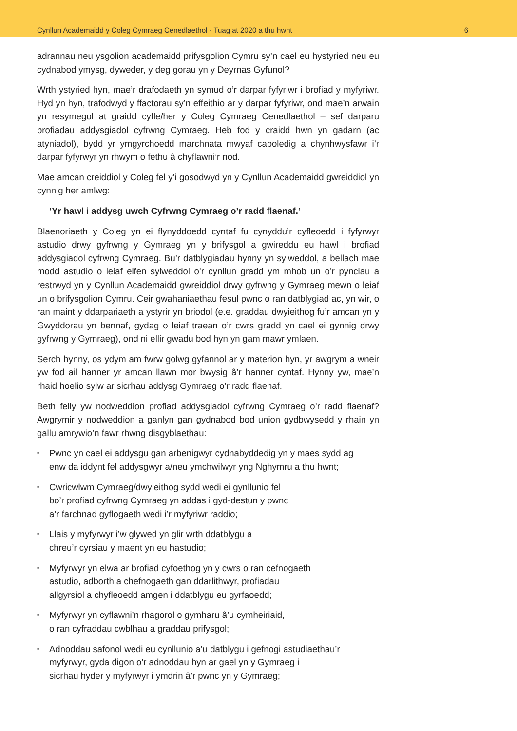Cynllun Academaidd y Coleg Cymraeg Cenedlaethol - Tuag at 2020 a thu hwnt 6
adrannau neu ysgolion academaidd prifysgolion Cymru sy’n cael eu hystyried neu eu cydnabod ymysg, dyweder, y deg gorau yn y Deyrnas Gyfunol?
Wrth ystyried hyn, mae’r drafodaeth yn symud o’r darpar fyfyriwr i brofiad y myfyriwr. Hyd yn hyn, trafodwyd y ffactorau sy’n effeithio ar y darpar fyfyriwr, ond mae’n arwain yn resymegol at graidd cyfle/her y Coleg Cymraeg Cenedlaethol – sef darparu profiadau addysgiadol cyfrwng Cymraeg. Heb fod y craidd hwn yn gadarn (ac atyniadol), bydd yr ymgyrchoedd marchnata mwyaf caboledig a chynhwysfawr i’r darpar fyfyrwyr yn rhwym o fethu â chyflawni’r nod.
Mae amcan creiddiol y Coleg fel y’i gosodwyd yn y Cynllun Academaidd gwreiddiol yn cynnig her amlwg:
‘Yr hawl i addysg uwch Cyfrwng Cymraeg o’r radd flaenaf.’
Blaenoriaeth y Coleg yn ei flynyddoedd cyntaf fu cynyddu’r cyfleoedd i fyfyrwyr astudio drwy gyfrwng y Gymraeg yn y brifysgol a gwireddu eu hawl i brofiad addysgiadol cyfrwng Cymraeg. Bu’r datblygiadau hynny yn sylweddol, a bellach mae modd astudio o leiaf elfen sylweddol o’r cynllun gradd ym mhob un o’r pynciau a restrwyd yn y Cynllun Academaidd gwreiddiol drwy gyfrwng y Gymraeg mewn o leiaf un o brifysgolion Cymru. Ceir gwahaniaethau fesul pwnc o ran datblygiad ac, yn wir, o ran maint y ddarpariaeth a ystyrir yn briodol (e.e. graddau dwyieithog fu’r amcan yn y Gwyddorau yn bennaf, gydag o leiaf traean o’r cwrs gradd yn cael ei gynnig drwy gyfrwng y Gymraeg), ond ni ellir gwadu bod hyn yn gam mawr ymlaen.
Serch hynny, os ydym am fwrw golwg gyfannol ar y materion hyn, yr awgrym a wneir yw fod ail hanner yr amcan llawn mor bwysig â’r hanner cyntaf. Hynny yw, mae’n rhaid hoelio sylw ar sicrhau addysg Gymraeg o’r radd flaenaf.
Beth felly yw nodweddion profiad addysgiadol cyfrwng Cymraeg o’r radd flaenaf? Awgrymir y nodweddion a ganlyn gan gydnabod bod union gydbwysedd y rhain yn gallu amrywio’n fawr rhwng disgyblaethau:
▪ Pwnc yn cael ei addysgu gan arbenigwyr cydnabyddedig yn y maes sydd ag
enw da iddynt fel addysgwyr a/neu ymchwilwyr yng Nghymru a thu hwnt;
▪ Cwricwlwm Cymraeg/dwyieithog sydd wedi ei gynllunio fel
bo’r profiad cyfrwng Cymraeg yn addas i gyd-destun y pwnc
a’r farchnad gyflogaeth wedi i’r myfyriwr raddio;
▪ Llais y myfyrwyr i’w glywed yn glir wrth ddatblygu a
chreu’r cyrsiau y maent yn eu hastudio;
▪ Myfyrwyr yn elwa ar brofiad cyfoethog yn y cwrs o ran cefnogaeth
astudio, adborth a chefnogaeth gan ddarlithwyr, profiadau
allgyrsiol a chyfleoedd amgen i ddatblygu eu gyrfaoedd;
▪ Myfyrwyr yn cyflawni’n rhagorol o gymharu â’u cymheiriaid,
o ran cyfraddau cwblhau a graddau prifysgol;
▪ Adnoddau safonol wedi eu cynllunio a’u datblygu i gefnogi astudiaethau’r
myfyrwyr, gyda digon o’r adnoddau hyn ar gael yn y Gymraeg i
sicrhau hyder y myfyrwyr i ymdrin â’r pwnc yn y Gymraeg;